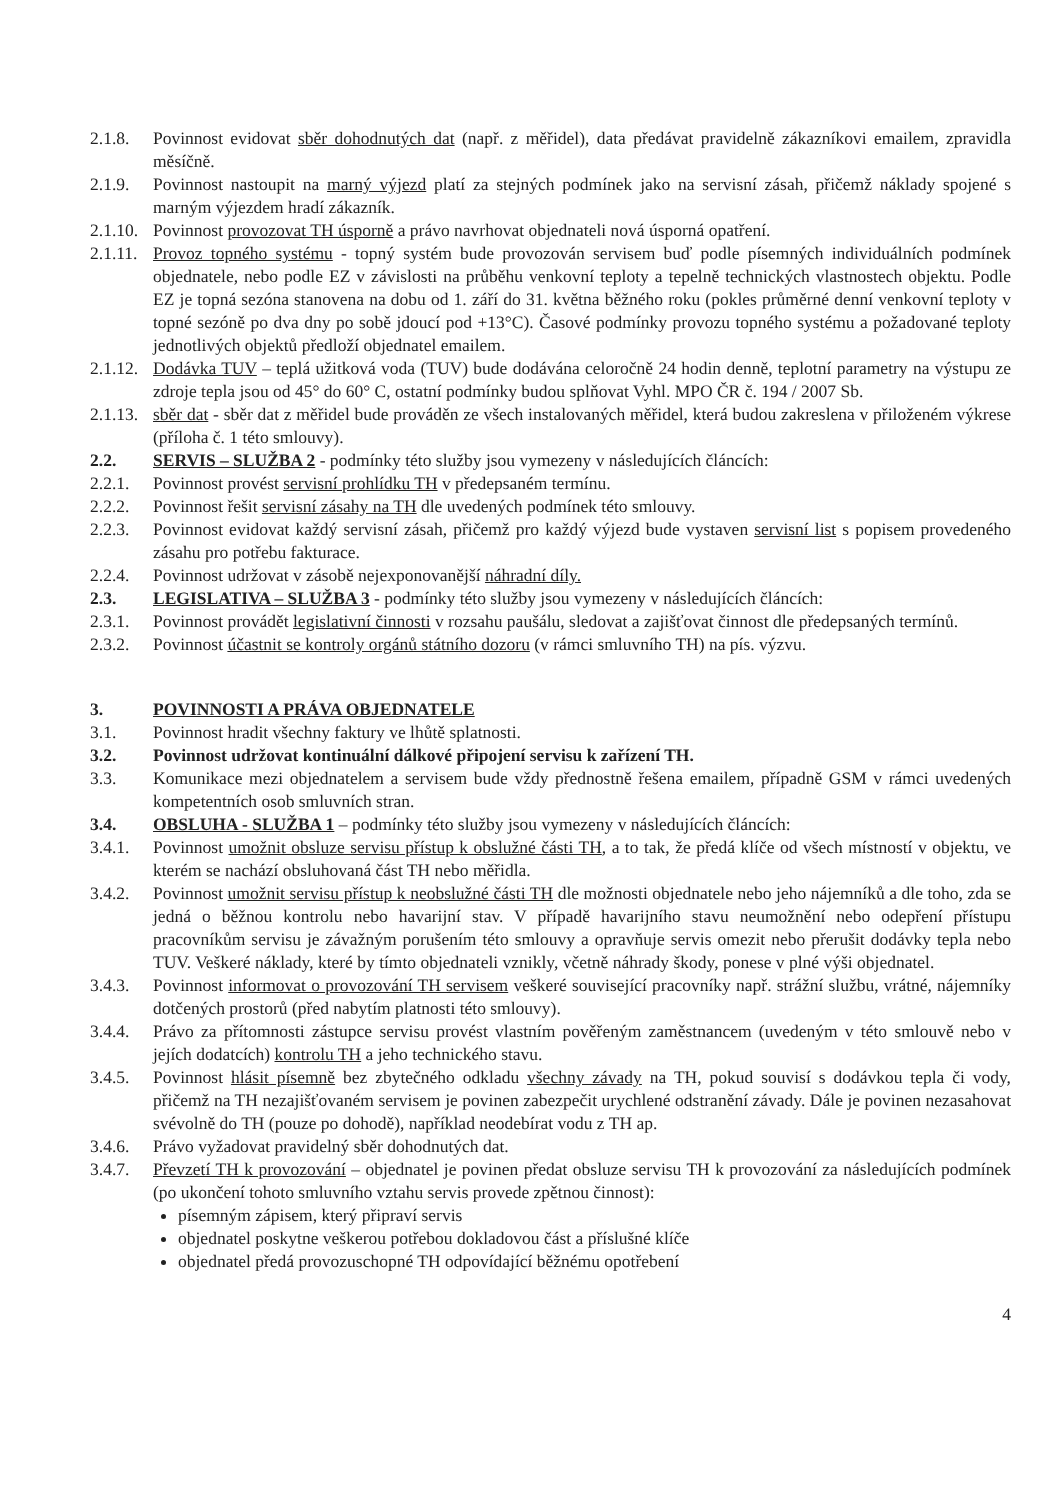2.1.8. Povinnost evidovat sběr dohodnutých dat (např. z měřidel), data předávat pravidelně zákazníkovi emailem, zpravidla měsíčně.
2.1.9. Povinnost nastoupit na marný výjezd platí za stejných podmínek jako na servisní zásah, přičemž náklady spojené s marným výjezdem hradí zákazník.
2.1.10.
Povinnost provozovat TH úsporně a právo navrhovat objednateli nová úsporná opatření.
2.1.11.
Provoz topného systému - topný systém bude provozován servisem buď podle písemných individuálních podmínek objednatele, nebo podle EZ v závislosti na průběhu venkovní teploty a tepelně technických vlastnostech objektu. Podle EZ je topná sezóna stanovena na dobu od 1. září do 31. května běžného roku (pokles průměrné denní venkovní teploty v topné sezóně po dva dny po sobě jdoucí pod +13°C). Časové podmínky provozu topného systému a požadované teploty jednotlivých objektů předloží objednatel emailem.
2.1.12.
Dodávka TUV – teplá užitková voda (TUV) bude dodávána celoročně 24 hodin denně, teplotní parametry na výstupu ze zdroje tepla jsou od 45° do 60° C, ostatní podmínky budou splňovat Vyhl. MPO ČR č. 194 / 2007 Sb.
2.1.13.
sběr dat - sběr dat z měřidel bude prováděn ze všech instalovaných měřidel, která budou zakreslena v přiloženém výkrese (příloha č. 1 této smlouvy).
2.2. SERVIS – SLUŽBA 2 - podmínky této služby jsou vymezeny v následujících článcích:
2.2.1. Povinnost provést servisní prohlídku TH v předepsaném termínu.
2.2.2. Povinnost řešit servisní zásahy na TH dle uvedených podmínek této smlouvy.
2.2.3. Povinnost evidovat každý servisní zásah, přičemž pro každý výjezd bude vystaven servisní list s popisem provedeného zásahu pro potřebu fakturace.
2.2.4. Povinnost udržovat v zásobě nejexponovanější náhradní díly.
2.3. LEGISLATIVA – SLUŽBA 3 - podmínky této služby jsou vymezeny v následujících článcích:
2.3.1. Povinnost provádět legislativní činnosti v rozsahu paušálu, sledovat a zajišťovat činnost dle předepsaných termínů.
2.3.2. Povinnost účastnit se kontroly orgánů státního dozoru (v rámci smluvního TH) na pís. výzvu.
3. POVINNOSTI A PRÁVA OBJEDNATELE
3.1. Povinnost hradit všechny faktury ve lhůtě splatnosti.
3.2. Povinnost udržovat kontinuální dálkové připojení servisu k zařízení TH.
3.3. Komunikace mezi objednatelem a servisem bude vždy přednostně řešena emailem, případně GSM v rámci uvedených kompetentních osob smluvních stran.
3.4. OBSLUHA - SLUŽBA 1 – podmínky této služby jsou vymezeny v následujících článcích:
3.4.1. Povinnost umožnit obsluze servisu přístup k obslužné části TH, a to tak, že předá klíče od všech místností v objektu, ve kterém se nachází obsluhovaná část TH nebo měřidla.
3.4.2. Povinnost umožnit servisu přístup k neobslužné části TH dle možnosti objednatele nebo jeho nájemníků a dle toho, zda se jedná o běžnou kontrolu nebo havarijní stav. V případě havarijního stavu neumožnění nebo odepření přístupu pracovníkům servisu je závažným porušením této smlouvy a opravňuje servis omezit nebo přerušit dodávky tepla nebo TUV. Veškeré náklady, které by tímto objednateli vznikly, včetně náhrady škody, ponese v plné výši objednatel.
3.4.3. Povinnost informovat o provozování TH servisem veškeré související pracovníky např. strážní službu, vrátné, nájemníky dotčených prostorů (před nabytím platnosti této smlouvy).
3.4.4. Právo za přítomnosti zástupce servisu provést vlastním pověřeným zaměstnancem (uvedeným v této smlouvě nebo v jejích dodatcích) kontrolu TH a jeho technického stavu.
3.4.5. Povinnost hlásit písemně bez zbytečného odkladu všechny závady na TH, pokud souvisí s dodávkou tepla či vody, přičemž na TH nezajišťovaném servisem je povinen zabezpečit urychlené odstranění závady. Dále je povinen nezasahovat svévolně do TH (pouze po dohodě), například neodebírat vodu z TH ap.
3.4.6. Právo vyžadovat pravidelný sběr dohodnutých dat.
3.4.7. Převzetí TH k provozování – objednatel je povinen předat obsluze servisu TH k provozování za následujících podmínek (po ukončení tohoto smluvního vztahu servis provede zpětnou činnost):
písemným zápisem, který připraví servis
objednatel poskytne veškerou potřebou dokladovou část a příslušné klíče
objednatel předá provozuschopné TH odpovídající běžnému opotřebení
4